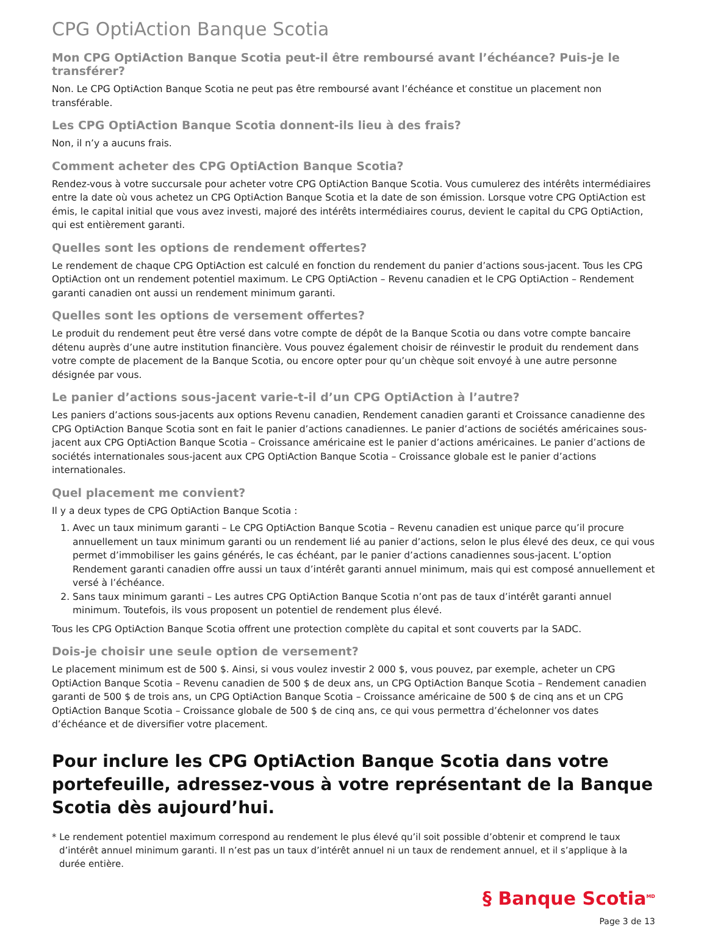CPG OptiAction Banque Scotia
Mon CPG OptiAction Banque Scotia peut-il être remboursé avant l’échéance? Puis-je le transférer?
Non. Le CPG OptiAction Banque Scotia ne peut pas être remboursé avant l’échéance et constitue un placement non transférable.
Les CPG OptiAction Banque Scotia donnent-ils lieu à des frais?
Non, il n’y a aucuns frais.
Comment acheter des CPG OptiAction Banque Scotia?
Rendez-vous à votre succursale pour acheter votre CPG OptiAction Banque Scotia. Vous cumulerez des intérêts intermédiaires entre la date où vous achetez un CPG OptiAction Banque Scotia et la date de son émission. Lorsque votre CPG OptiAction est émis, le capital initial que vous avez investi, majoré des intérêts intermédiaires courus, devient le capital du CPG OptiAction, qui est entièrement garanti.
Quelles sont les options de rendement offertes?
Le rendement de chaque CPG OptiAction est calculé en fonction du rendement du panier d’actions sous-jacent. Tous les CPG OptiAction ont un rendement potentiel maximum. Le CPG OptiAction – Revenu canadien et le CPG OptiAction – Rendement garanti canadien ont aussi un rendement minimum garanti.
Quelles sont les options de versement offertes?
Le produit du rendement peut être versé dans votre compte de dépôt de la Banque Scotia ou dans votre compte bancaire détenu auprès d’une autre institution financière. Vous pouvez également choisir de réinvestir le produit du rendement dans votre compte de placement de la Banque Scotia, ou encore opter pour qu’un chèque soit envoyé à une autre personne désignée par vous.
Le panier d’actions sous-jacent varie-t-il d’un CPG OptiAction à l’autre?
Les paniers d’actions sous-jacents aux options Revenu canadien, Rendement canadien garanti et Croissance canadienne des CPG OptiAction Banque Scotia sont en fait le panier d’actions canadiennes. Le panier d’actions de sociétés américaines sous-jacent aux CPG OptiAction Banque Scotia – Croissance américaine est le panier d’actions américaines. Le panier d’actions de sociétés internationales sous-jacent aux CPG OptiAction Banque Scotia – Croissance globale est le panier d’actions internationales.
Quel placement me convient?
Il y a deux types de CPG OptiAction Banque Scotia :
1. Avec un taux minimum garanti – Le CPG OptiAction Banque Scotia – Revenu canadien est unique parce qu’il procure annuellement un taux minimum garanti ou un rendement lié au panier d’actions, selon le plus élevé des deux, ce qui vous permet d’immobiliser les gains générés, le cas échéant, par le panier d’actions canadiennes sous-jacent. L’option Rendement garanti canadien offre aussi un taux d’intérêt garanti annuel minimum, mais qui est composé annuellement et versé à l’échéance.
2. Sans taux minimum garanti – Les autres CPG OptiAction Banque Scotia n’ont pas de taux d’intérêt garanti annuel minimum. Toutefois, ils vous proposent un potentiel de rendement plus élevé.
Tous les CPG OptiAction Banque Scotia offrent une protection complète du capital et sont couverts par la SADC.
Dois-je choisir une seule option de versement?
Le placement minimum est de 500 $. Ainsi, si vous voulez investir 2 000 $, vous pouvez, par exemple, acheter un CPG OptiAction Banque Scotia – Revenu canadien de 500 $ de deux ans, un CPG OptiAction Banque Scotia – Rendement canadien garanti de 500 $ de trois ans, un CPG OptiAction Banque Scotia – Croissance américaine de 500 $ de cinq ans et un CPG OptiAction Banque Scotia – Croissance globale de 500 $ de cinq ans, ce qui vous permettra d’échelonner vos dates d’échéance et de diversifier votre placement.
Pour inclure les CPG OptiAction Banque Scotia dans votre portefeuille, adressez-vous à votre représentant de la Banque Scotia dès aujourd’hui.
* Le rendement potentiel maximum correspond au rendement le plus élevé qu’il soit possible d’obtenir et comprend le taux d’intérêt annuel minimum garanti. Il n’est pas un taux d’intérêt annuel ni un taux de rendement annuel, et il s’applique à la durée entière.
§ Banque Scotia<sup>MD</sup>
Page 3 de 13